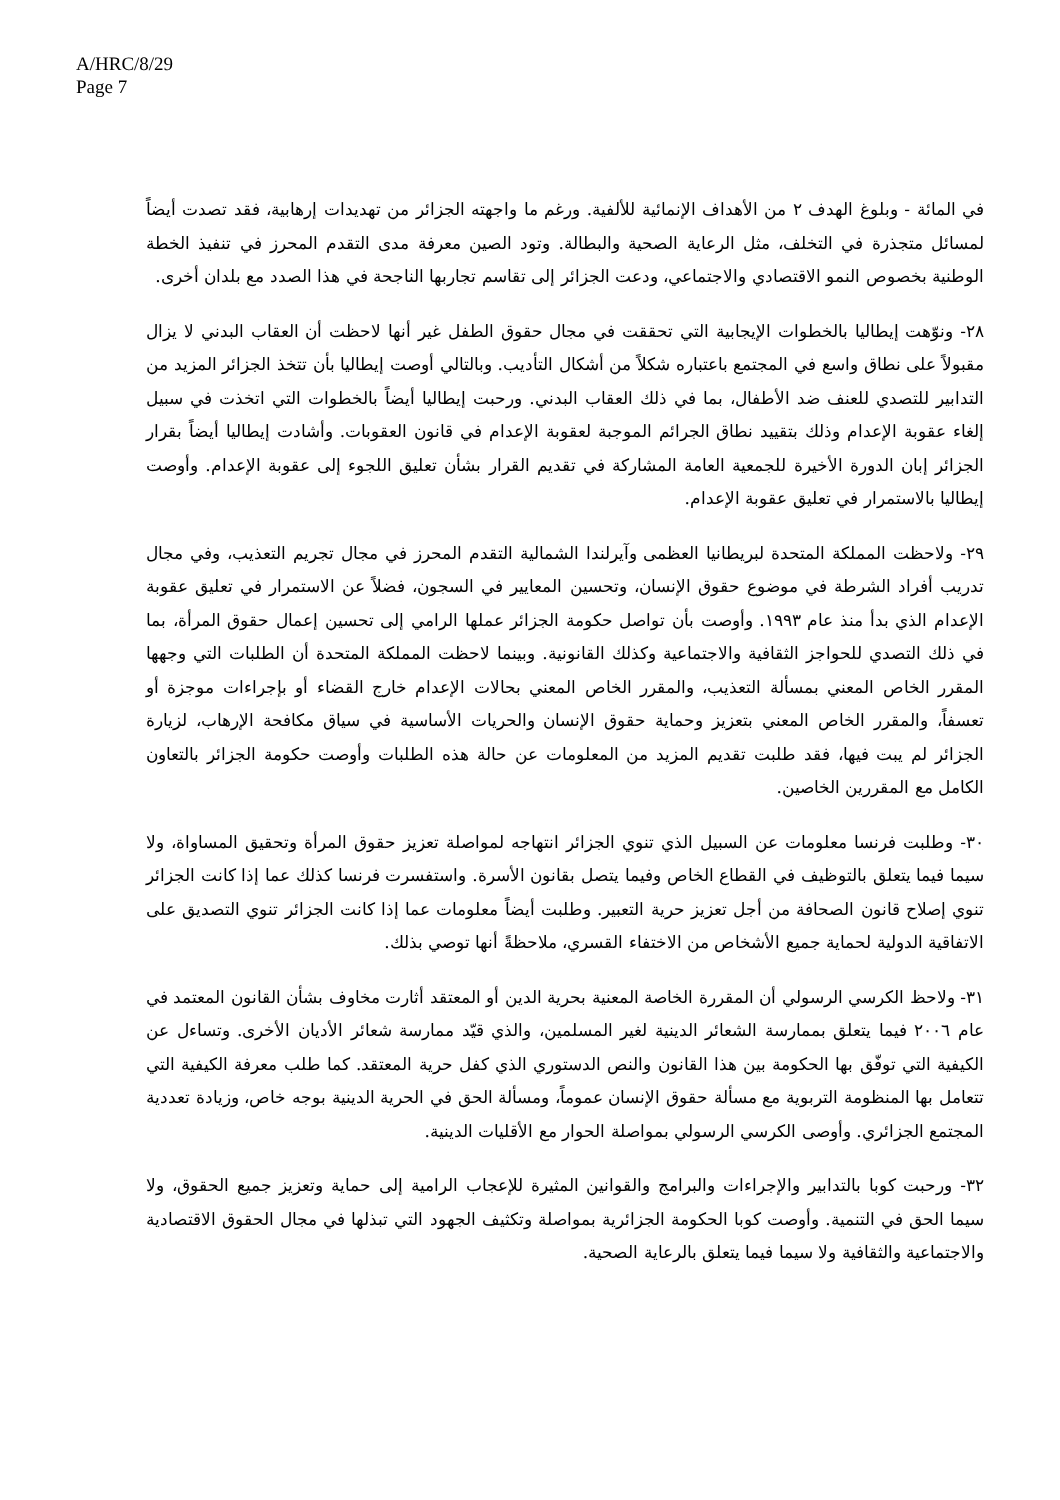A/HRC/8/29
Page 7
في المائة - وبلوغ الهدف ٢ من الأهداف الإنمائية للألفية. ورغم ما واجهته الجزائر من تهديدات إرهابية، فقد تصدت أيضاً لمسائل متجذرة في التخلف، مثل الرعاية الصحية والبطالة. وتود الصين معرفة مدى التقدم المحرز في تنفيذ الخطة الوطنية بخصوص النمو الاقتصادي والاجتماعي، ودعت الجزائر إلى تقاسم تجاربها الناجحة في هذا الصدد مع بلدان أخرى.
٢٨- ونوّهت إيطاليا بالخطوات الإيجابية التي تحققت في مجال حقوق الطفل غير أنها لاحظت أن العقاب البدني لا يزال مقبولاً على نطاق واسع في المجتمع باعتباره شكلاً من أشكال التأديب. وبالتالي أوصت إيطاليا بأن تتخذ الجزائر المزيد من التدابير للتصدي للعنف ضد الأطفال، بما في ذلك العقاب البدني. ورحبت إيطاليا أيضاً بالخطوات التي اتخذت في سبيل إلغاء عقوبة الإعدام وذلك بتقييد نطاق الجرائم الموجبة لعقوبة الإعدام في قانون العقوبات. وأشادت إيطاليا أيضاً بقرار الجزائر إبان الدورة الأخيرة للجمعية العامة المشاركة في تقديم القرار بشأن تعليق اللجوء إلى عقوبة الإعدام. وأوصت إيطاليا بالاستمرار في تعليق عقوبة الإعدام.
٢٩- ولاحظت المملكة المتحدة لبريطانيا العظمى وآيرلندا الشمالية التقدم المحرز في مجال تجريم التعذيب، وفي مجال تدريب أفراد الشرطة في موضوع حقوق الإنسان، وتحسين المعايير في السجون، فضلاً عن الاستمرار في تعليق عقوبة الإعدام الذي بدأ منذ عام ١٩٩٣. وأوصت بأن تواصل حكومة الجزائر عملها الرامي إلى تحسين إعمال حقوق المرأة، بما في ذلك التصدي للحواجز الثقافية والاجتماعية وكذلك القانونية. وبينما لاحظت المملكة المتحدة أن الطلبات التي وجهها المقرر الخاص المعني بمسألة التعذيب، والمقرر الخاص المعني بحالات الإعدام خارج القضاء أو بإجراءات موجزة أو تعسفاً، والمقرر الخاص المعني بتعزيز وحماية حقوق الإنسان والحريات الأساسية في سياق مكافحة الإرهاب، لزيارة الجزائر لم يبت فيها، فقد طلبت تقديم المزيد من المعلومات عن حالة هذه الطلبات وأوصت حكومة الجزائر بالتعاون الكامل مع المقررين الخاصين.
٣٠- وطلبت فرنسا معلومات عن السبيل الذي تنوي الجزائر انتهاجه لمواصلة تعزيز حقوق المرأة وتحقيق المساواة، ولا سيما فيما يتعلق بالتوظيف في القطاع الخاص وفيما يتصل بقانون الأسرة. واستفسرت فرنسا كذلك عما إذا كانت الجزائر تنوي إصلاح قانون الصحافة من أجل تعزيز حرية التعبير. وطلبت أيضاً معلومات عما إذا كانت الجزائر تنوي التصديق على الاتفاقية الدولية لحماية جميع الأشخاص من الاختفاء القسري، ملاحظةً أنها توصي بذلك.
٣١- ولاحظ الكرسي الرسولي أن المقررة الخاصة المعنية بحرية الدين أو المعتقد أثارت مخاوف بشأن القانون المعتمد في عام ٢٠٠٦ فيما يتعلق بممارسة الشعائر الدينية لغير المسلمين، والذي قيّد ممارسة شعائر الأديان الأخرى. وتساءل عن الكيفية التي توفّق بها الحكومة بين هذا القانون والنص الدستوري الذي كفل حرية المعتقد. كما طلب معرفة الكيفية التي تتعامل بها المنظومة التربوية مع مسألة حقوق الإنسان عموماً، ومسألة الحق في الحرية الدينية بوجه خاص، وزيادة تعددية المجتمع الجزائري. وأوصى الكرسي الرسولي بمواصلة الحوار مع الأقليات الدينية.
٣٢- ورحبت كوبا بالتدابير والإجراءات والبرامج والقوانين المثيرة للإعجاب الرامية إلى حماية وتعزيز جميع الحقوق، ولا سيما الحق في التنمية. وأوصت كوبا الحكومة الجزائرية بمواصلة وتكثيف الجهود التي تبذلها في مجال الحقوق الاقتصادية والاجتماعية والثقافية ولا سيما فيما يتعلق بالرعاية الصحية.